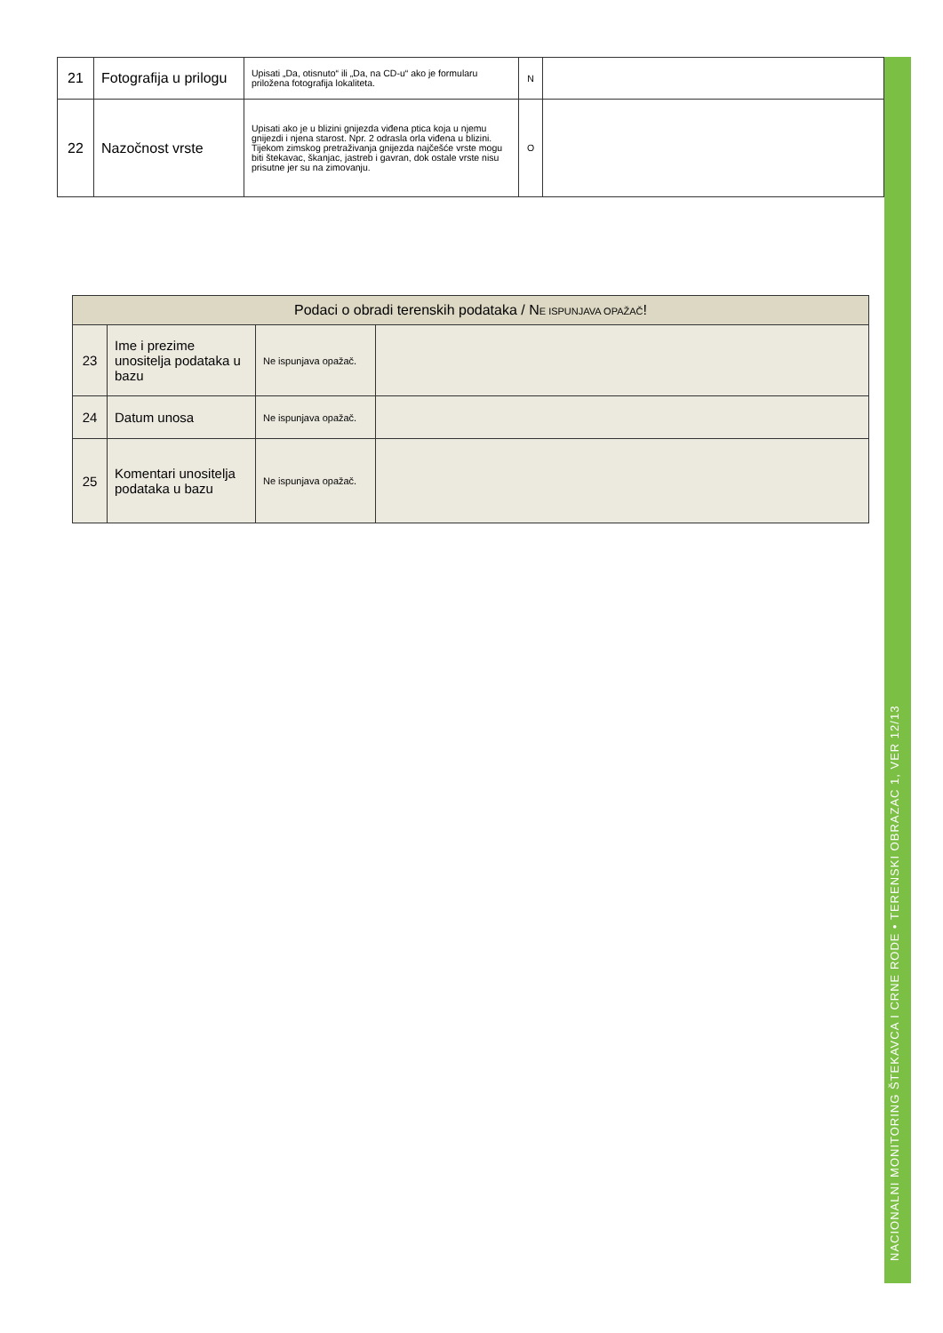| 21 | Fotografija u prilogu | Upisati „Da, otisnuto“ ili „Da, na CD-u“ ako je formularu priložena fotografija lokaliteta. | N | |
| 22 | Nazočnost vrste | Upisati ako je u blizini gnijezda viđena ptica koja u njemu gnijezdi i njena starost. Npr. 2 odrasla orla viđena u blizini. Tijekom zimskog pretraživanja gnijezda najčešće vrste mogu biti štekavac, škanjac, jastreb i gavran, dok ostale vrste nisu prisutne jer su na zimovanju. | O | |
| Podaci o obradi terenskih podataka / N E ISPUNJAVA OPAŽAČ ! | | | |
| --- | --- | --- | --- |
| 23 | Ime i prezime unositelja podataka u bazu | Ne ispunjava opažač. | |
| 24 | Datum unosa | Ne ispunjava opažač. | |
| 25 | Komentari unositelja podataka u bazu | Ne ispunjava opažač. | |
NACIONALNI MONITORING ŠTEKAVCA I CRNE RODE • TERENSKI OBRAZAC 1, VER 12/13